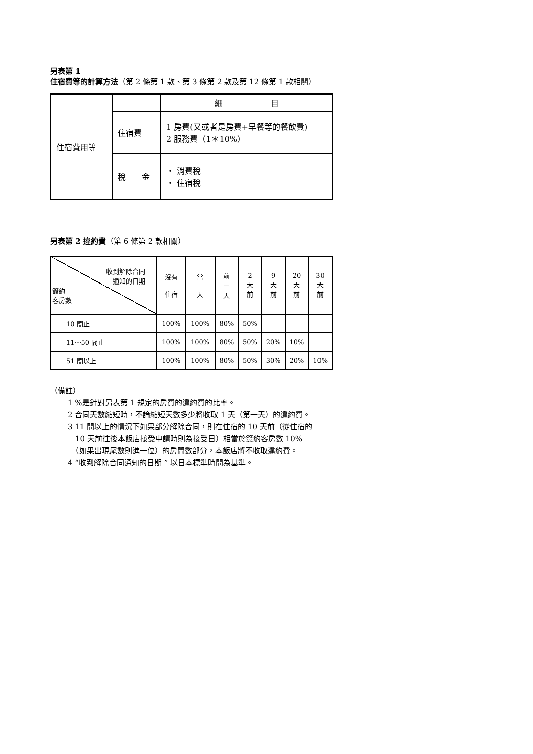另表第 1
住宿費等的計算方法（第 2 條第 1 款、第 3 條第 2 款及第 12 條第 1 款相關）
| 住宿費用等 | | 細 目 |
| | 住宿費 | 1 房費(又或者是房費+早餐等的餐飲費) 2 服務費（1＊10%） |
| | 稅 金 | ・ 消費稅 ・ 住宿稅 |
另表第 2 違約費（第 6 條第 2 款相關）
| 收到解除合同 通知的日期 簽約 客房數 | 沒有 住宿 | 當 天 | 前 一 天 | 2 天 前 | 9 天 前 | 20 天 前 | 30 天 前 |
| 10 間止 | 100% | 100% | 80% | 50% | | | |
| 11～50 間止 | 100% | 100% | 80% | 50% | 20% | 10% | |
| 51 間以上 | 100% | 100% | 80% | 50% | 30% | 20% | 10% |
（備註）
1 %是針對另表第 1 規定的房費的違約費的比率。
2 合同天數縮短時，不論縮短天數多少將收取 1 天（第一天）的違約費。
3 11 間以上的情況下如果部分解除合同，則在住宿的 10 天前（從住宿的
　10 天前往後本飯店接受申請時則為接受日）相當於簽約客房數 10%
　（如果出現尾數則進一位）的房間數部分，本飯店將不收取違約費。
4 “收到解除合同通知的日期 ” 以日本標準時間為基準。